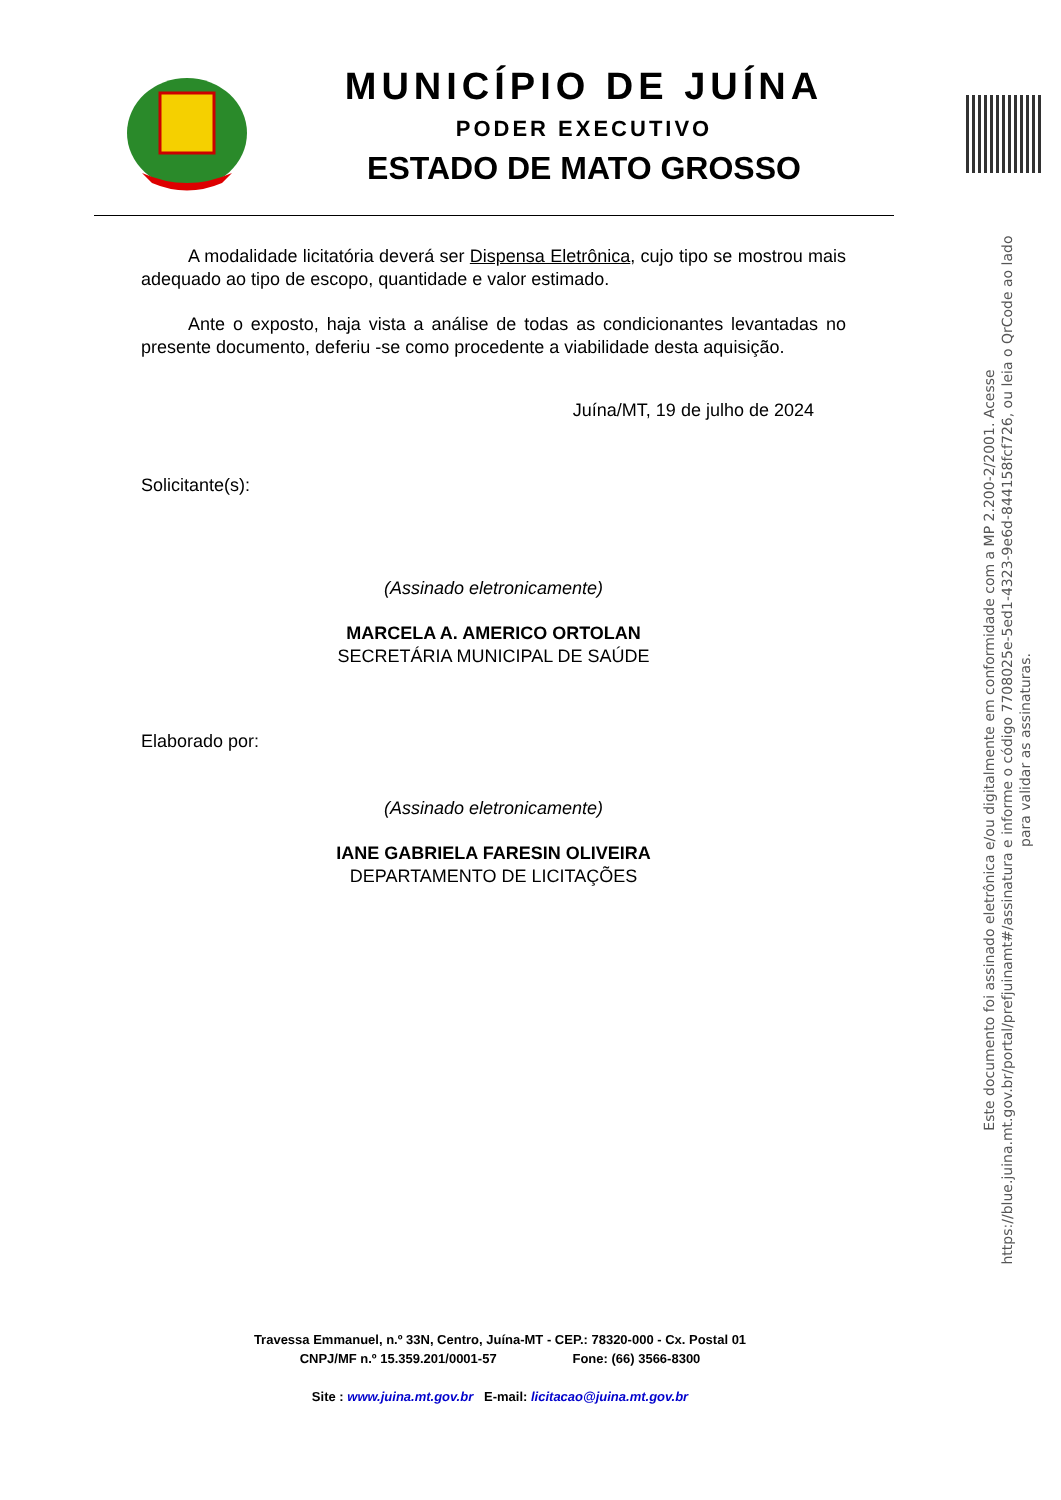MUNICÍPIO DE JUÍNA
PODER EXECUTIVO
ESTADO DE MATO GROSSO
A modalidade licitatória deverá ser Dispensa Eletrônica, cujo tipo se mostrou mais adequado ao tipo de escopo, quantidade e valor estimado.
Ante o exposto, haja vista a análise de todas as condicionantes levantadas no presente documento, deferiu -se como procedente a viabilidade desta aquisição.
Juína/MT, 19 de julho de 2024
Solicitante(s):
(Assinado eletronicamente)
MARCELA A. AMERICO ORTOLAN
SECRETÁRIA MUNICIPAL DE SAÚDE
Elaborado por:
(Assinado eletronicamente)
IANE GABRIELA FARESIN OLIVEIRA
DEPARTAMENTO DE LICITAÇÕES
Este documento foi assinado eletrônica e/ou digitalmente em conformidade com a MP 2.200-2/2001. Acesse https://blue.juina.mt.gov.br/portal/prefjuinamt#/assinatura e informe o código 7708025e-5ed1-4323-9e6d-844158fcf726, ou leia o QrCode ao lado para validar as assinaturas.
Travessa Emmanuel, n.º 33N, Centro, Juína-MT - CEP.: 78320-000 - Cx. Postal 01
CNPJ/MF n.º 15.359.201/0001-57 Fone: (66) 3566-8300
Site : www.juina.mt.gov.br E-mail: licitacao@juina.mt.gov.br